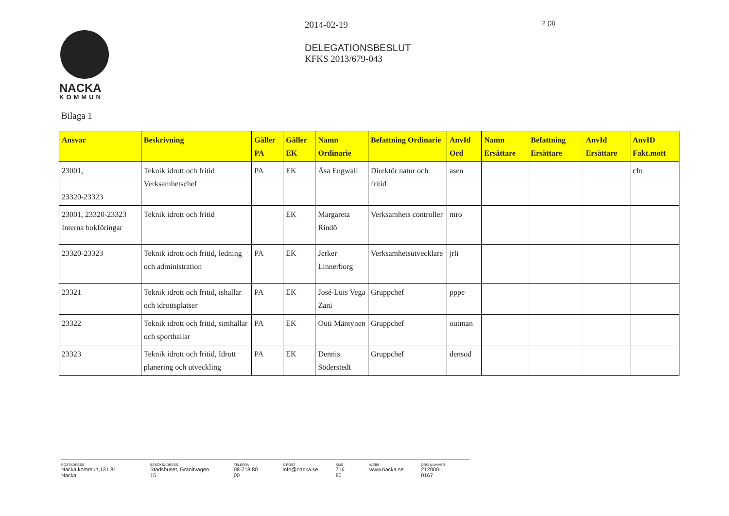NACKA
KOMMUN
2014-02-19
DELEGATIONSBESLUT
KFKS 2013/679-043
2 (3)
Bilaga 1
| Ansvar | Beskrivning | Gäller PA | Gäller EK | Namn Ordinarie | Befattning Ordinarie | AnvId Ord | Namn Ersättare | Befattning Ersättare | AnvId Ersättare | AnvID Fakt.mott |
| --- | --- | --- | --- | --- | --- | --- | --- | --- | --- | --- |
| 23001, 23320-23323 | Teknik idrott och fritid Verksamhetschef | PA | EK | Åsa Engwall | Direktör natur och fritid | asen | | | | cfn |
| 23001, 23320-23323 Interna bokföringar | Teknik idrott och fritid | | EK | Margareta Rindö | Verksamhets controller | mro | | | | |
| 23320-23323 | Teknik idrott och fritid, ledning och administration | PA | EK | Jerker Linnerborg | Verksamhetsutvecklare | jrli | | | | |
| 23321 | Teknik idrott och fritid, ishallar och idrottsplatser | PA | EK | José-Luis Vega Zani | Gruppchef | pppe | | | | |
| 23322 | Teknik idrott och fritid, simhallar och sporthallar | PA | EK | Outi Mäntynen | Gruppchef | outman | | | | |
| 23323 | Teknik idrott och fritid, Idrott planering och utveckling | PA | EK | Dennis Söderstedt | Gruppchef | densod | | | | |
POSTADRESS
Nacka kommun,131 81 Nacka
BESÖKSADRESS
Stadshuset, Granitvägen 15
TELEFON
08-718 80 00
E-POST
info@nacka.se
SMS
716 80
WEBB
www.nacka.se
ORG.NUMMER
212000-0167